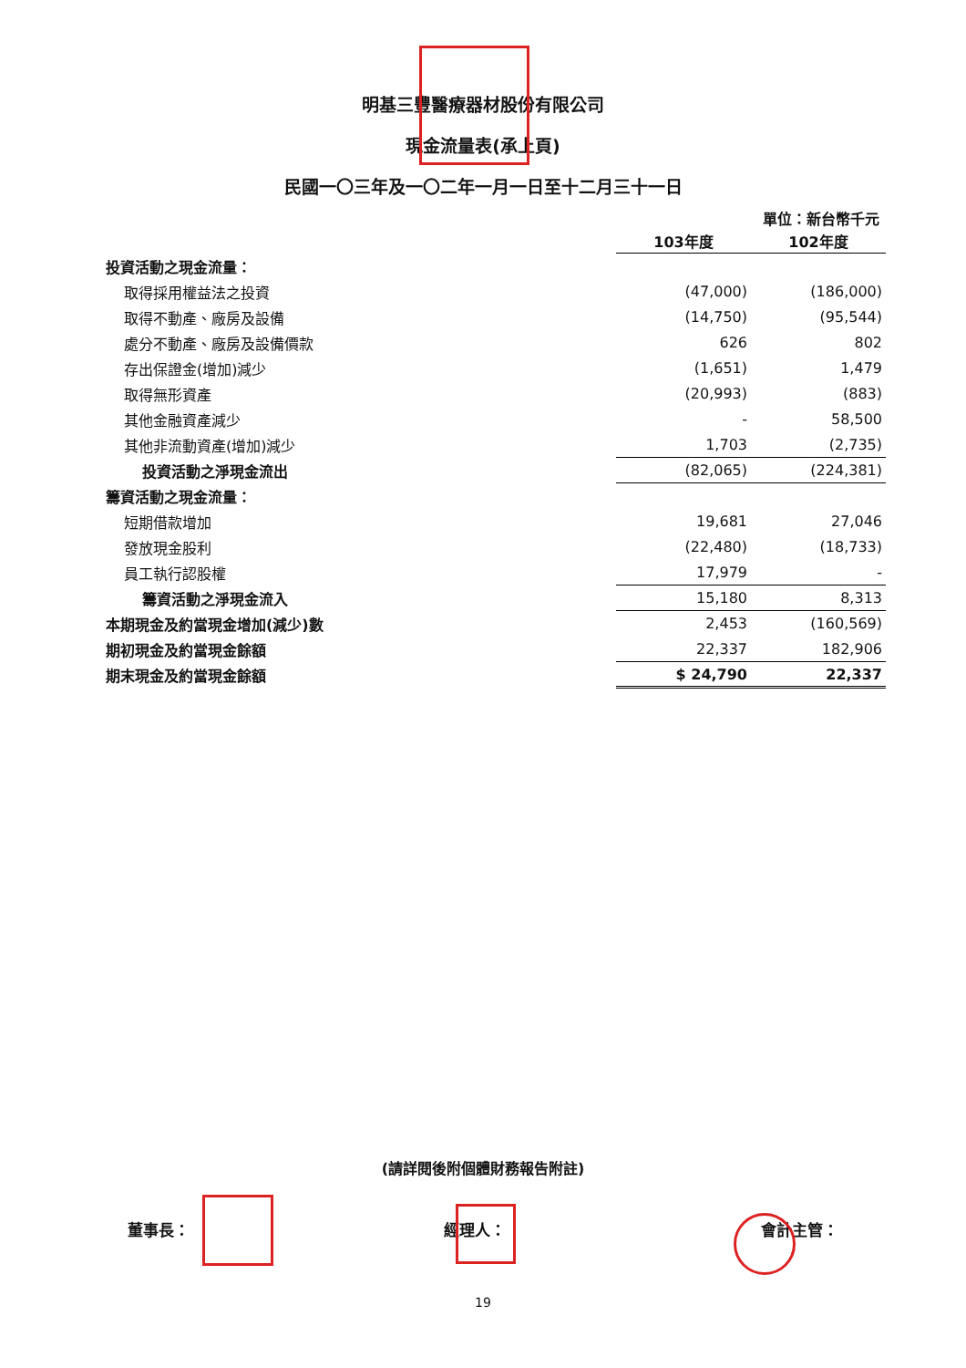明基三豐醫療器材股份有限公司
現金流量表(承上頁)
民國一〇三年及一〇二年一月一日至十二月三十一日
單位：新台幣千元
| | 103年度 | 102年度 |
| 投資活動之現金流量： | | |
| 取得採用權益法之投資 | (47,000) | (186,000) |
| 取得不動產、廠房及設備 | (14,750) | (95,544) |
| 處分不動產、廠房及設備價款 | 626 | 802 |
| 存出保證金(增加)減少 | (1,651) | 1,479 |
| 取得無形資產 | (20,993) | (883) |
| 其他金融資產減少 | - | 58,500 |
| 其他非流動資產(增加)減少 | 1,703 | (2,735) |
| 投資活動之淨現金流出 | (82,065) | (224,381) |
| 籌資活動之現金流量： | | |
| 短期借款增加 | 19,681 | 27,046 |
| 發放現金股利 | (22,480) | (18,733) |
| 員工執行認股權 | 17,979 | - |
| 籌資活動之淨現金流入 | 15,180 | 8,313 |
| 本期現金及約當現金增加(減少)數 | 2,453 | (160,569) |
| 期初現金及約當現金餘額 | 22,337 | 182,906 |
| 期末現金及約當現金餘額 | $ 24,790 | 22,337 |
(請詳閱後附個體財務報告附註)
董事長： 經理人： 會計主管：
19